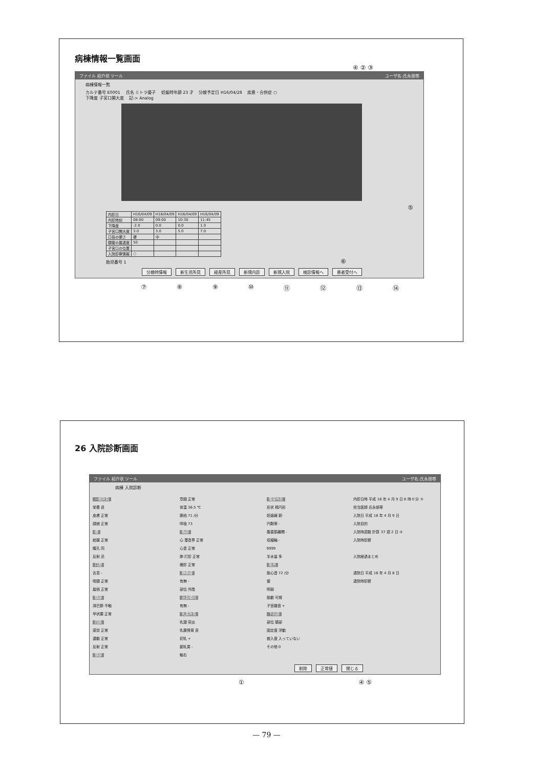病棟情報一覧画面
④ ② ③
ファイル 紹介状 ツール ユーザ名:氏永朋帯
病棟情報一覧
カルテ番号 E0001 　氏名 ミトラ優子 　妊娠時年齢 23 才 　分娩予定日 H16/04/28 　疾患・合併症 ○
下降度 子宮口開大度 　記-> Analog
⑤
| 内診日 | H16/04/09 | H16/04/09 | H16/04/09 | H16/04/09 |
| 内診時刻 | 08:00 | 09:00 | 10:30 | 11:45 |
| 下降度 | -2.0 | 0.0 | 0.0 | 1.0 |
| 子宮口開大度 | 3.0 | 3.0 | 5.0 | 7.0 |
| 口唇の硬さ | 硬 | 中 | | |
| 頸管の展退度 | 50 | | | |
| 子宮口の位置 | | | | |
| 入院診察情報 | ○ | | | |
胎児番号 1 　　⑥
分娩時情報 新生児所見 経産所見 新規内診 新規入院 検診情報へ 患者受付へ
⑦ ⑧ ⑨ ⑩ ⑪ ⑫ ⑬ ⑭
26 入院診断画面
ファイル 紹介状 ツール ユーザ名:氏永朋帯
病棟 入院診断
一般所見
栄養 良
皮膚 正常
顔貌 正常
眼
結膜 正常
瞳孔 同
反射 迅
口腔
舌苔 -
咽頭 正常
扁桃 正常
頸部
淋巴節 不触
甲状腺 正常
四肢
感覚 正常
運動 正常
反射 正常
頭部
意識 正常
体温 36.5 ℃
脈拍 71 /分
呼吸 73
胸部
心 濁音界 正常
心音 正常
肺 打診 正常
聴診 正常
静脈瘤
有無 -
部位 外陰
出血傾向
有無 -
乳房所見
乳頭 突出
乳腺発育 良
初乳 +
副乳房 -
触右
腹部外診
形状 楕円形
妊娠線 新-
円靭帯 -
腹直筋離開 -
収縮輪 -
9999
羊水量 多
胎児
胎心音 72 /分
整
明弱
胎動 可視
子宮雑音 +
下向部
部位 頭部
固定度 浮動
嵌入度 入っていない
その他 0
内診日時 平成 16 年 4 月 9 日 8 時 0 分 ②
担当医師 氏永朋帯
入院日 平成 16 年 4 月 9 日
入院目的
入院時週数 計算 37 週 2 日 ③
入院時診断
入院経過まとめ
退院日 平成 16 年 4 月 8 日
退院時診断
削除 正常値 閉じる
① ④ ⑤
— 79 —